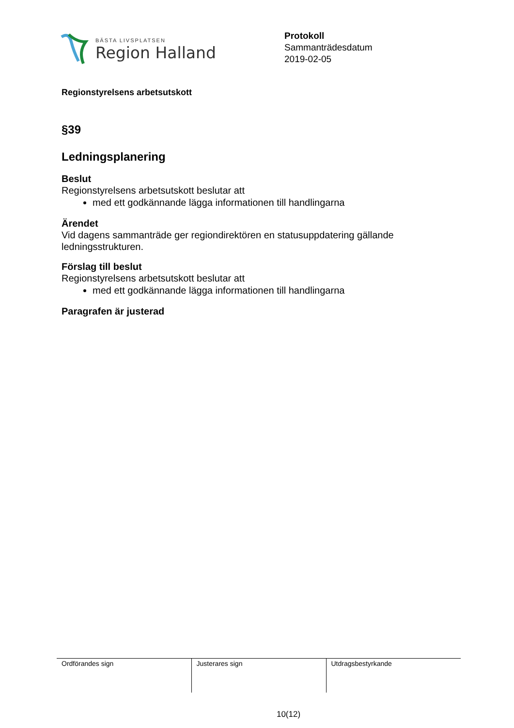BÄSTA LIVSPLATSEN
Region Halland
Protokoll
Sammanträdesdatum
2019-02-05
Regionstyrelsens arbetsutskott
§39
Ledningsplanering
Beslut
Regionstyrelsens arbetsutskott beslutar att
med ett godkännande lägga informationen till handlingarna
Ärendet
Vid dagens sammanträde ger regiondirektören en statusuppdatering gällande ledningsstrukturen.
Förslag till beslut
Regionstyrelsens arbetsutskott beslutar att
med ett godkännande lägga informationen till handlingarna
Paragrafen är justerad
| Ordförandes sign | Justerares sign | Utdragsbestyrkande |
10(12)